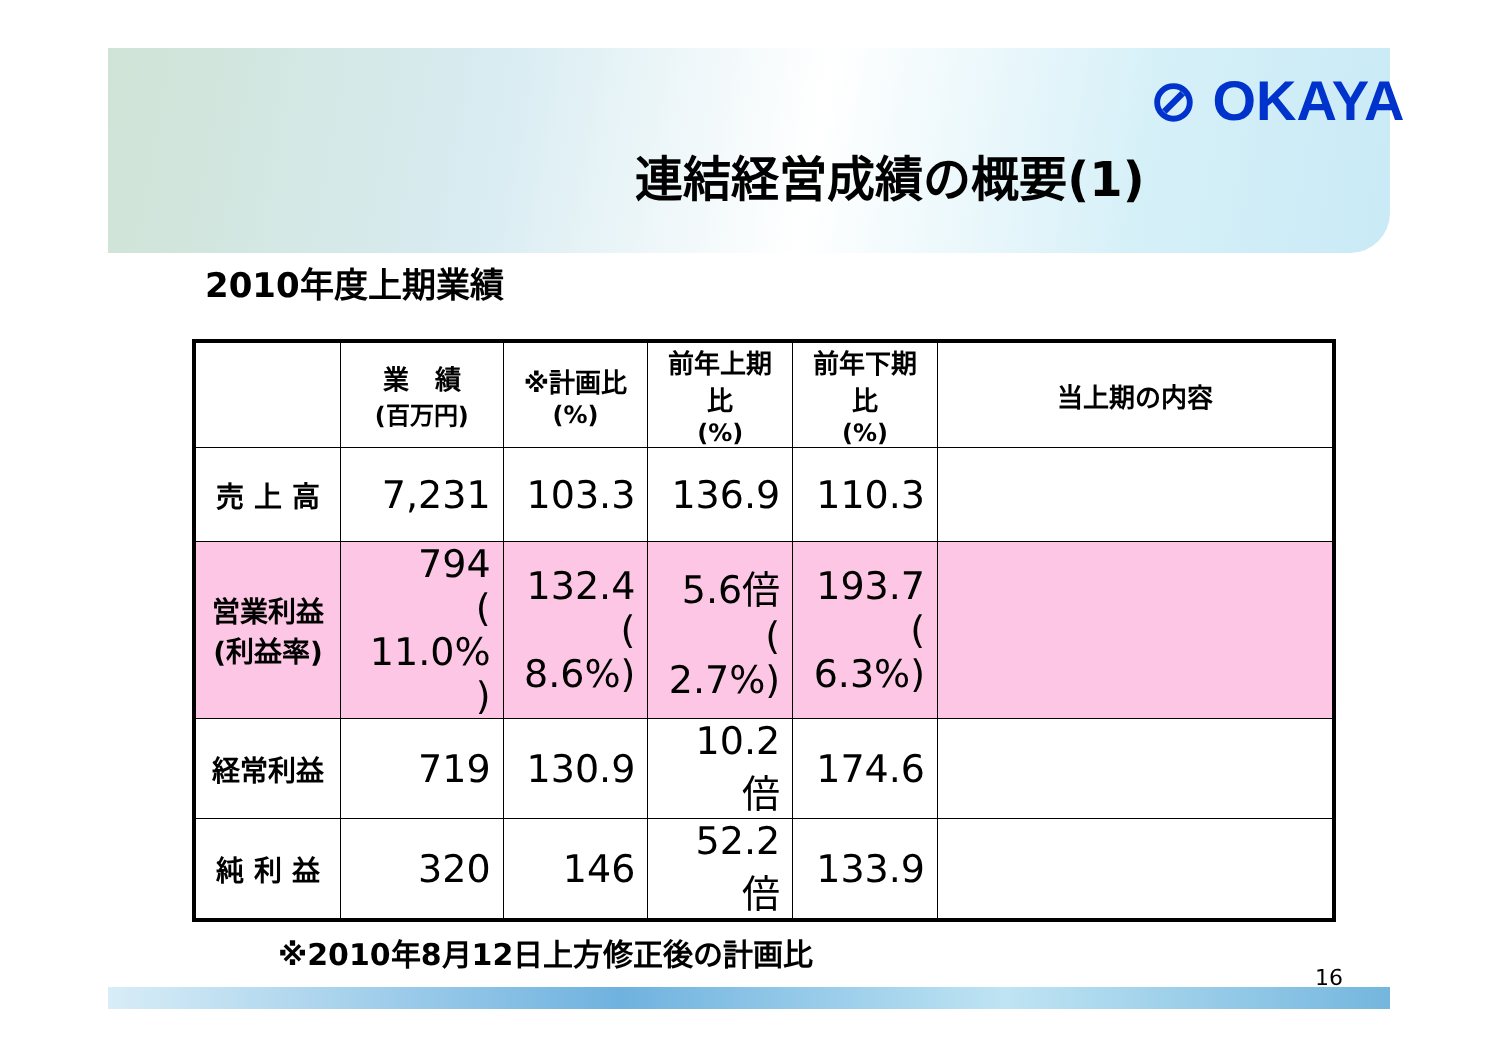⊘ OKAYA
連結経営成績の概要(1)
2010年度上期業績
| | 業 績 (百万円) | ※計画比 (%) | 前年上期比 (%) | 前年下期比 (%) | 当上期の内容 |
| --- | --- | --- | --- | --- | --- |
| 売 上 高 | 7,231 | 103.3 | 136.9 | 110.3 | |
| 営業利益 (利益率) | 794 ( 11.0% ) | 132.4 ( 8.6%) | 5.6倍 ( 2.7%) | 193.7 ( 6.3%) | |
| 経常利益 | 719 | 130.9 | 10.2倍 | 174.6 | |
| 純 利 益 | 320 | 146 | 52.2倍 | 133.9 | |
※2010年8月12日上方修正後の計画比
16